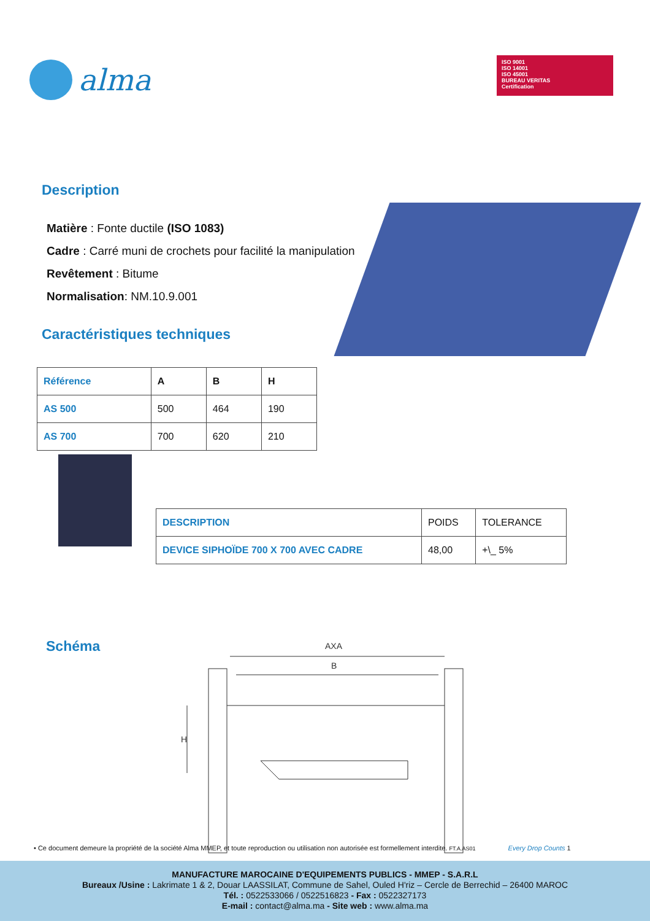alma
ISO 9001
ISO 14001
ISO 45001
BUREAU VERITAS
Certification
Description
Matière : Fonte ductile (ISO 1083)
Cadre : Carré muni de crochets pour facilité la manipulation
Revêtement : Bitume
Normalisation: NM.10.9.001
Caractéristiques techniques
| Référence | A | B | H |
| --- | --- | --- | --- |
| AS 500 | 500 | 464 | 190 |
| AS 700 | 700 | 620 | 210 |
| DESCRIPTION | POIDS | TOLERANCE |
| --- | --- | --- |
| DEVICE SIPHOÏDE 700 X 700 AVEC CADRE | 48,00 | +\_ 5% |
Schéma
AXA
B
H
• Ce document demeure la propriété de la société Alma MMEP, et toute reproduction ou utilisation non autorisée est formellement interdite. FT.A.AS01 Every Drop Counts 1
MANUFACTURE MAROCAINE D'EQUIPEMENTS PUBLICS - MMEP - S.A.R.L
Bureaux /Usine : Lakrimate 1 & 2, Douar LAASSILAT, Commune de Sahel, Ouled H'riz – Cercle de Berrechid – 26400 MAROC
Tél. : 0522533066 / 0522516823 - Fax : 0522327173
E-mail : contact@alma.ma - Site web : www.alma.ma